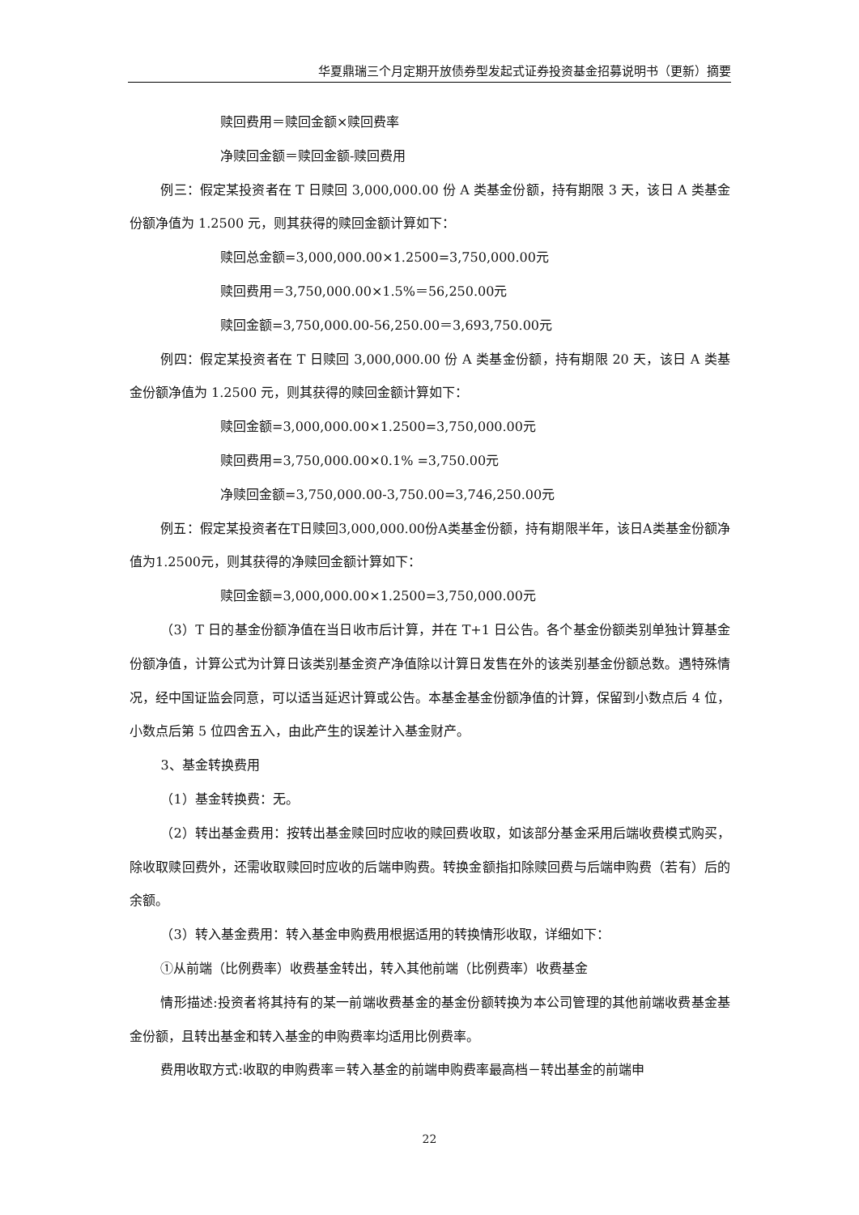华夏鼎瑞三个月定期开放债券型发起式证券投资基金招募说明书（更新）摘要
赎回费用＝赎回金额×赎回费率
净赎回金额＝赎回金额-赎回费用
例三：假定某投资者在 T 日赎回 3,000,000.00 份 A 类基金份额，持有期限 3 天，该日 A 类基金份额净值为 1.2500 元，则其获得的赎回金额计算如下：
赎回总金额=3,000,000.00×1.2500=3,750,000.00元
赎回费用＝3,750,000.00×1.5%＝56,250.00元
赎回金额=3,750,000.00-56,250.00＝3,693,750.00元
例四：假定某投资者在 T 日赎回 3,000,000.00 份 A 类基金份额，持有期限 20 天，该日 A 类基金份额净值为 1.2500 元，则其获得的赎回金额计算如下：
赎回金额=3,000,000.00×1.2500=3,750,000.00元
赎回费用=3,750,000.00×0.1% =3,750.00元
净赎回金额=3,750,000.00-3,750.00=3,746,250.00元
例五：假定某投资者在T日赎回3,000,000.00份A类基金份额，持有期限半年，该日A类基金份额净值为1.2500元，则其获得的净赎回金额计算如下：
赎回金额=3,000,000.00×1.2500=3,750,000.00元
（3）T 日的基金份额净值在当日收市后计算，并在 T+1 日公告。各个基金份额类别单独计算基金份额净值，计算公式为计算日该类别基金资产净值除以计算日发售在外的该类别基金份额总数。遇特殊情况，经中国证监会同意，可以适当延迟计算或公告。本基金基金份额净值的计算，保留到小数点后 4 位，小数点后第 5 位四舍五入，由此产生的误差计入基金财产。
3、基金转换费用
（1）基金转换费：无。
（2）转出基金费用：按转出基金赎回时应收的赎回费收取，如该部分基金采用后端收费模式购买，除收取赎回费外，还需收取赎回时应收的后端申购费。转换金额指扣除赎回费与后端申购费（若有）后的余额。
（3）转入基金费用：转入基金申购费用根据适用的转换情形收取，详细如下：
①从前端（比例费率）收费基金转出，转入其他前端（比例费率）收费基金
情形描述:投资者将其持有的某一前端收费基金的基金份额转换为本公司管理的其他前端收费基金基金份额，且转出基金和转入基金的申购费率均适用比例费率。
费用收取方式:收取的申购费率＝转入基金的前端申购费率最高档－转出基金的前端申
22